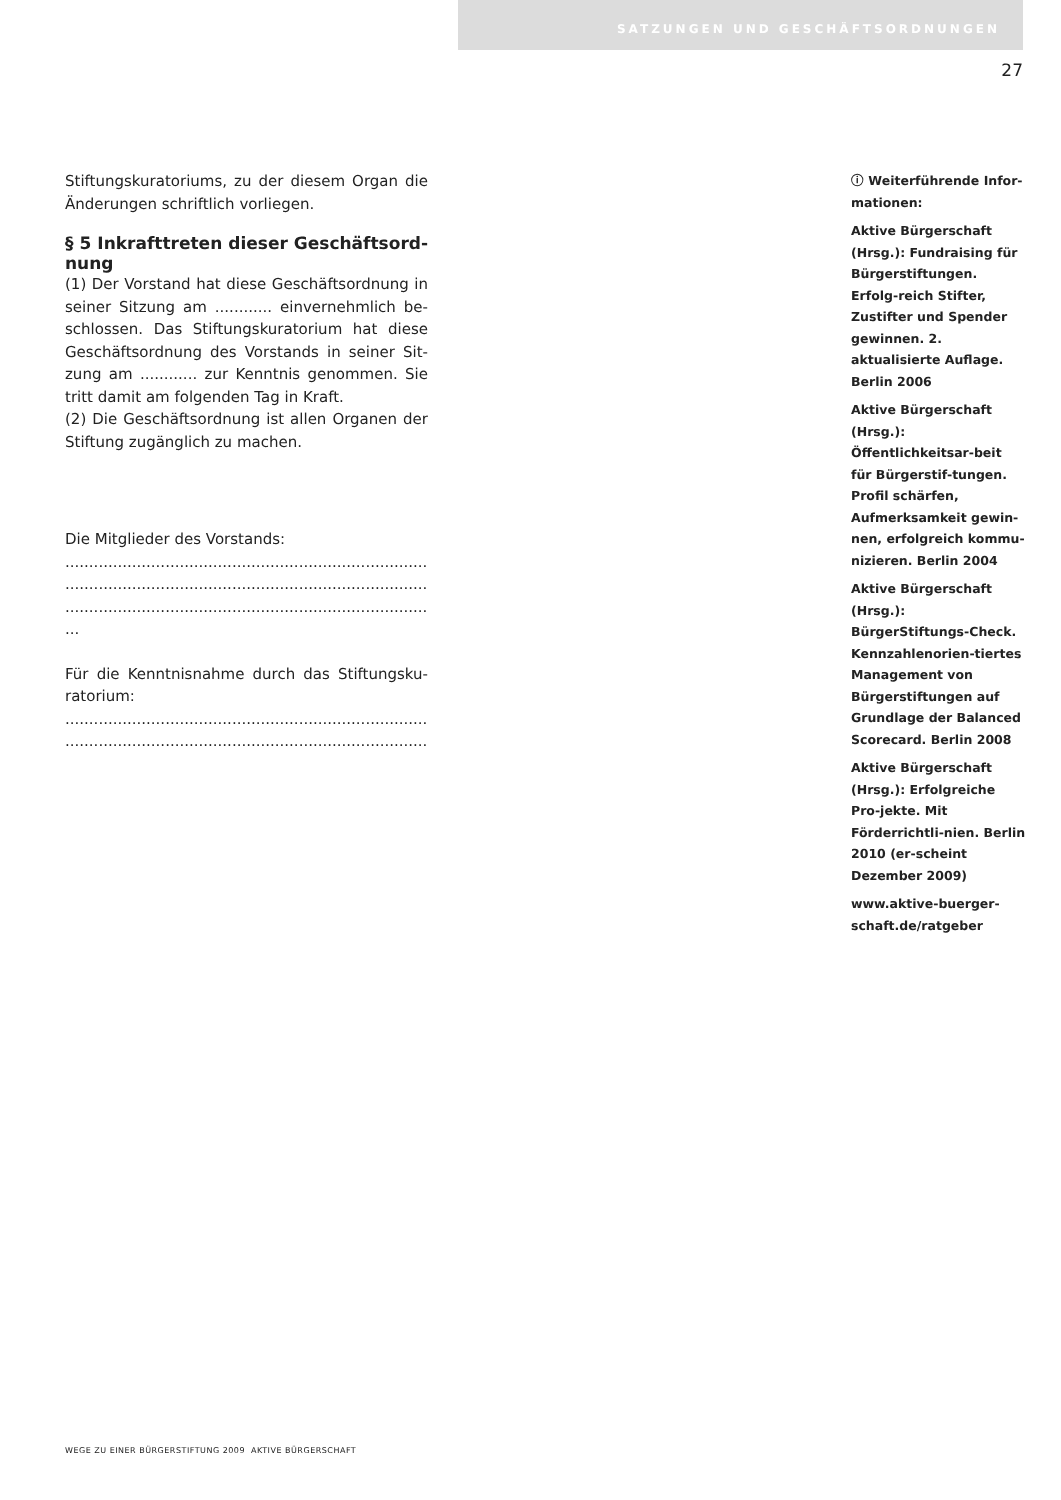SATZUNGEN UND GESCHÄFTSORDNUNGEN
27
Stiftungskuratoriums, zu der diesem Organ die Änderungen schriftlich vorliegen.
§ 5 Inkrafttreten dieser Geschäftsord-nung
(1) Der Vorstand hat diese Geschäftsordnung in seiner Sitzung am ............ einvernehmlich be-schlossen. Das Stiftungskuratorium hat diese Geschäftsordnung des Vorstands in seiner Sit-zung am ............ zur Kenntnis genommen. Sie tritt damit am folgenden Tag in Kraft.
(2) Die Geschäftsordnung ist allen Organen der Stiftung zugänglich zu machen.
Die Mitglieder des Vorstands:
.............................................................................
.............................................................................
.............................................................................
...
Für die Kenntnisnahme durch das Stiftungsku-ratorium:
.............................................................................
.............................................................................
ⓘ Weiterführende Infor-mationen:
Aktive Bürgerschaft (Hrsg.): Fundraising für Bürgerstiftungen. Erfolg-reich Stifter, Zustifter und Spender gewinnen. 2. aktualisierte Auflage. Berlin 2006
Aktive Bürgerschaft (Hrsg.): Öffentlichkeitsar-beit für Bürgerstif-tungen. Profil schärfen, Aufmerksamkeit gewin-nen, erfolgreich kommu-nizieren. Berlin 2004
Aktive Bürgerschaft (Hrsg.): BürgerStiftungs-Check. Kennzahlenorien-tiertes Management von Bürgerstiftungen auf Grundlage der Balanced Scorecard. Berlin 2008
Aktive Bürgerschaft (Hrsg.): Erfolgreiche Pro-jekte. Mit Förderrichtli-nien. Berlin 2010 (er-scheint Dezember 2009)
www.aktive-buerger-schaft.de/ratgeber
WEGE ZU EINER BÜRGERSTIFTUNG 2009 AKTIVE BÜRGERSCHAFT